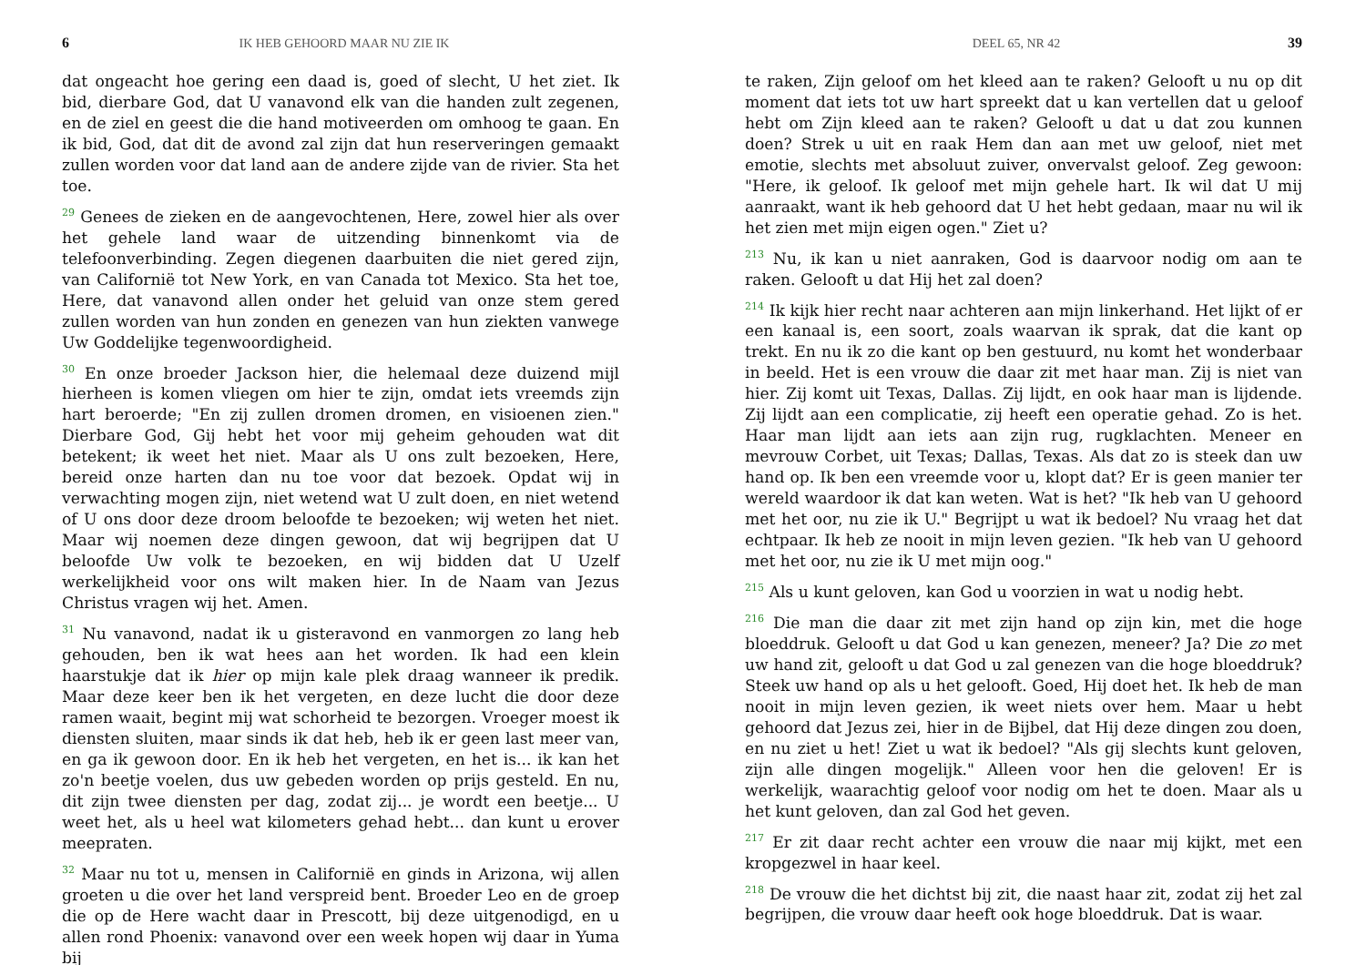6 IK HEB GEHOORD MAAR NU ZIE IK
dat ongeacht hoe gering een daad is, goed of slecht, U het ziet. Ik bid, dierbare God, dat U vanavond elk van die handen zult zegenen, en de ziel en geest die die hand motiveerden om omhoog te gaan. En ik bid, God, dat dit de avond zal zijn dat hun reserveringen gemaakt zullen worden voor dat land aan de andere zijde van de rivier. Sta het toe.
<sup>29</sup> Genees de zieken en de aangevochtenen, Here, zowel hier als over het gehele land waar de uitzending binnenkomt via de telefoonverbinding. Zegen diegenen daarbuiten die niet gered zijn, van Californië tot New York, en van Canada tot Mexico. Sta het toe, Here, dat vanavond allen onder het geluid van onze stem gered zullen worden van hun zonden en genezen van hun ziekten vanwege Uw Goddelijke tegenwoordigheid.
<sup>30</sup> En onze broeder Jackson hier, die helemaal deze duizend mijl hierheen is komen vliegen om hier te zijn, omdat iets vreemds zijn hart beroerde; "En zij zullen dromen dromen, en visioenen zien." Dierbare God, Gij hebt het voor mij geheim gehouden wat dit betekent; ik weet het niet. Maar als U ons zult bezoeken, Here, bereid onze harten dan nu toe voor dat bezoek. Opdat wij in verwachting mogen zijn, niet wetend wat U zult doen, en niet wetend of U ons door deze droom beloofde te bezoeken; wij weten het niet. Maar wij noemen deze dingen gewoon, dat wij begrijpen dat U beloofde Uw volk te bezoeken, en wij bidden dat U Uzelf werkelijkheid voor ons wilt maken hier. In de Naam van Jezus Christus vragen wij het. Amen.
<sup>31</sup> Nu vanavond, nadat ik u gisteravond en vanmorgen zo lang heb gehouden, ben ik wat hees aan het worden. Ik had een klein haarstukje dat ik hier op mijn kale plek draag wanneer ik predik. Maar deze keer ben ik het vergeten, en deze lucht die door deze ramen waait, begint mij wat schorheid te bezorgen. Vroeger moest ik diensten sluiten, maar sinds ik dat heb, heb ik er geen last meer van, en ga ik gewoon door. En ik heb het vergeten, en het is... ik kan het zo'n beetje voelen, dus uw gebeden worden op prijs gesteld. En nu, dit zijn twee diensten per dag, zodat zij... je wordt een beetje... U weet het, als u heel wat kilometers gehad hebt... dan kunt u erover meepraten.
<sup>32</sup> Maar nu tot u, mensen in Californië en ginds in Arizona, wij allen groeten u die over het land verspreid bent. Broeder Leo en de groep die op de Here wacht daar in Prescott, bij deze uitgenodigd, en u allen rond Phoenix: vanavond over een week hopen wij daar in Yuma bij
DEEL 65, NR 42 39
te raken, Zijn geloof om het kleed aan te raken? Gelooft u nu op dit moment dat iets tot uw hart spreekt dat u kan vertellen dat u geloof hebt om Zijn kleed aan te raken? Gelooft u dat u dat zou kunnen doen? Strek u uit en raak Hem dan aan met uw geloof, niet met emotie, slechts met absoluut zuiver, onvervalst geloof. Zeg gewoon: "Here, ik geloof. Ik geloof met mijn gehele hart. Ik wil dat U mij aanraakt, want ik heb gehoord dat U het hebt gedaan, maar nu wil ik het zien met mijn eigen ogen." Ziet u?
<sup>213</sup> Nu, ik kan u niet aanraken, God is daarvoor nodig om aan te raken. Gelooft u dat Hij het zal doen?
<sup>214</sup> Ik kijk hier recht naar achteren aan mijn linkerhand. Het lijkt of er een kanaal is, een soort, zoals waarvan ik sprak, dat die kant op trekt. En nu ik zo die kant op ben gestuurd, nu komt het wonderbaar in beeld. Het is een vrouw die daar zit met haar man. Zij is niet van hier. Zij komt uit Texas, Dallas. Zij lijdt, en ook haar man is lijdende. Zij lijdt aan een complicatie, zij heeft een operatie gehad. Zo is het. Haar man lijdt aan iets aan zijn rug, rugklachten. Meneer en mevrouw Corbet, uit Texas; Dallas, Texas. Als dat zo is steek dan uw hand op. Ik ben een vreemde voor u, klopt dat? Er is geen manier ter wereld waardoor ik dat kan weten. Wat is het? "Ik heb van U gehoord met het oor, nu zie ik U." Begrijpt u wat ik bedoel? Nu vraag het dat echtpaar. Ik heb ze nooit in mijn leven gezien. "Ik heb van U gehoord met het oor, nu zie ik U met mijn oog."
<sup>215</sup> Als u kunt geloven, kan God u voorzien in wat u nodig hebt.
<sup>216</sup> Die man die daar zit met zijn hand op zijn kin, met die hoge bloeddruk. Gelooft u dat God u kan genezen, meneer? Ja? Die zo met uw hand zit, gelooft u dat God u zal genezen van die hoge bloeddruk? Steek uw hand op als u het gelooft. Goed, Hij doet het. Ik heb de man nooit in mijn leven gezien, ik weet niets over hem. Maar u hebt gehoord dat Jezus zei, hier in de Bijbel, dat Hij deze dingen zou doen, en nu ziet u het! Ziet u wat ik bedoel? "Als gij slechts kunt geloven, zijn alle dingen mogelijk." Alleen voor hen die geloven! Er is werkelijk, waarachtig geloof voor nodig om het te doen. Maar als u het kunt geloven, dan zal God het geven.
<sup>217</sup> Er zit daar recht achter een vrouw die naar mij kijkt, met een kropgezwel in haar keel.
<sup>218</sup> De vrouw die het dichtst bij zit, die naast haar zit, zodat zij het zal begrijpen, die vrouw daar heeft ook hoge bloeddruk. Dat is waar.